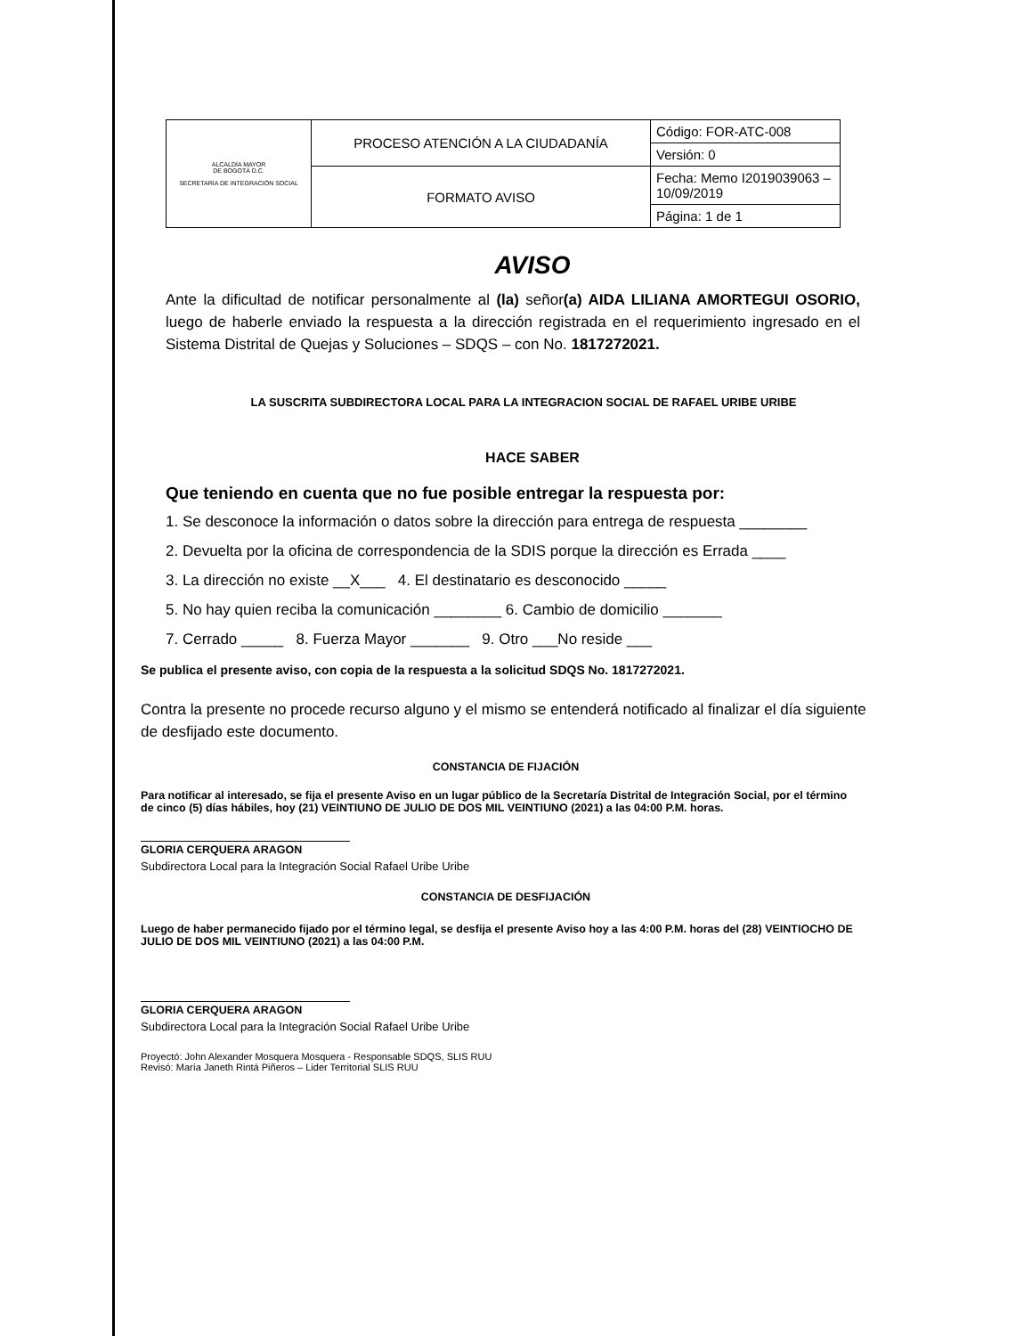| ALCALDÍA MAYOR DE BOGOTÁ D.C. SECRETARÍA DE INTEGRACIÓN SOCIAL | PROCESO ATENCIÓN A LA CIUDADANÍA | Código: FOR-ATC-008 |
| | | Versión: 0 |
| | FORMATO AVISO | Fecha: Memo I2019039063 – 10/09/2019 |
| | | Página: 1 de 1 |
AVISO
Ante la dificultad de notificar personalmente al (la) señor(a) AIDA LILIANA AMORTEGUI OSORIO, luego de haberle enviado la respuesta a la dirección registrada en el requerimiento ingresado en el Sistema Distrital de Quejas y Soluciones – SDQS – con No. 1817272021.
LA SUSCRITA SUBDIRECTORA LOCAL PARA LA INTEGRACION SOCIAL DE RAFAEL URIBE URIBE
HACE SABER
Que teniendo en cuenta que no fue posible entregar la respuesta por:
1. Se desconoce la información o datos sobre la dirección para entrega de respuesta ________
2. Devuelta por la oficina de correspondencia de la SDIS porque la dirección es Errada ____
3. La dirección no existe __X___ 4. El destinatario es desconocido _____
5. No hay quien reciba la comunicación ________ 6. Cambio de domicilio _______
7. Cerrado _____ 8. Fuerza Mayor _______ 9. Otro ___No reside ___
Se publica el presente aviso, con copia de la respuesta a la solicitud SDQS No. 1817272021.
Contra la presente no procede recurso alguno y el mismo se entenderá notificado al finalizar el día siguiente de desfijado este documento.
CONSTANCIA DE FIJACIÓN
Para notificar al interesado, se fija el presente Aviso en un lugar público de la Secretaría Distrital de Integración Social, por el término de cinco (5) días hábiles, hoy (21) VEINTIUNO DE JULIO DE DOS MIL VEINTIUNO (2021) a las 04:00 P.M. horas.
GLORIA CERQUERA ARAGON
Subdirectora Local para la Integración Social Rafael Uribe Uribe
CONSTANCIA DE DESFIJACIÓN
Luego de haber permanecido fijado por el término legal, se desfija el presente Aviso hoy a las 4:00 P.M. horas del (28) VEINTIOCHO DE JULIO DE DOS MIL VEINTIUNO (2021) a las 04:00 P.M.
GLORIA CERQUERA ARAGON
Subdirectora Local para la Integración Social Rafael Uribe Uribe
Proyectó: John Alexander Mosquera Mosquera - Responsable SDQS, SLIS RUU
Revisó: María Janeth Rintá Piñeros – Lider Territorial SLIS RUU